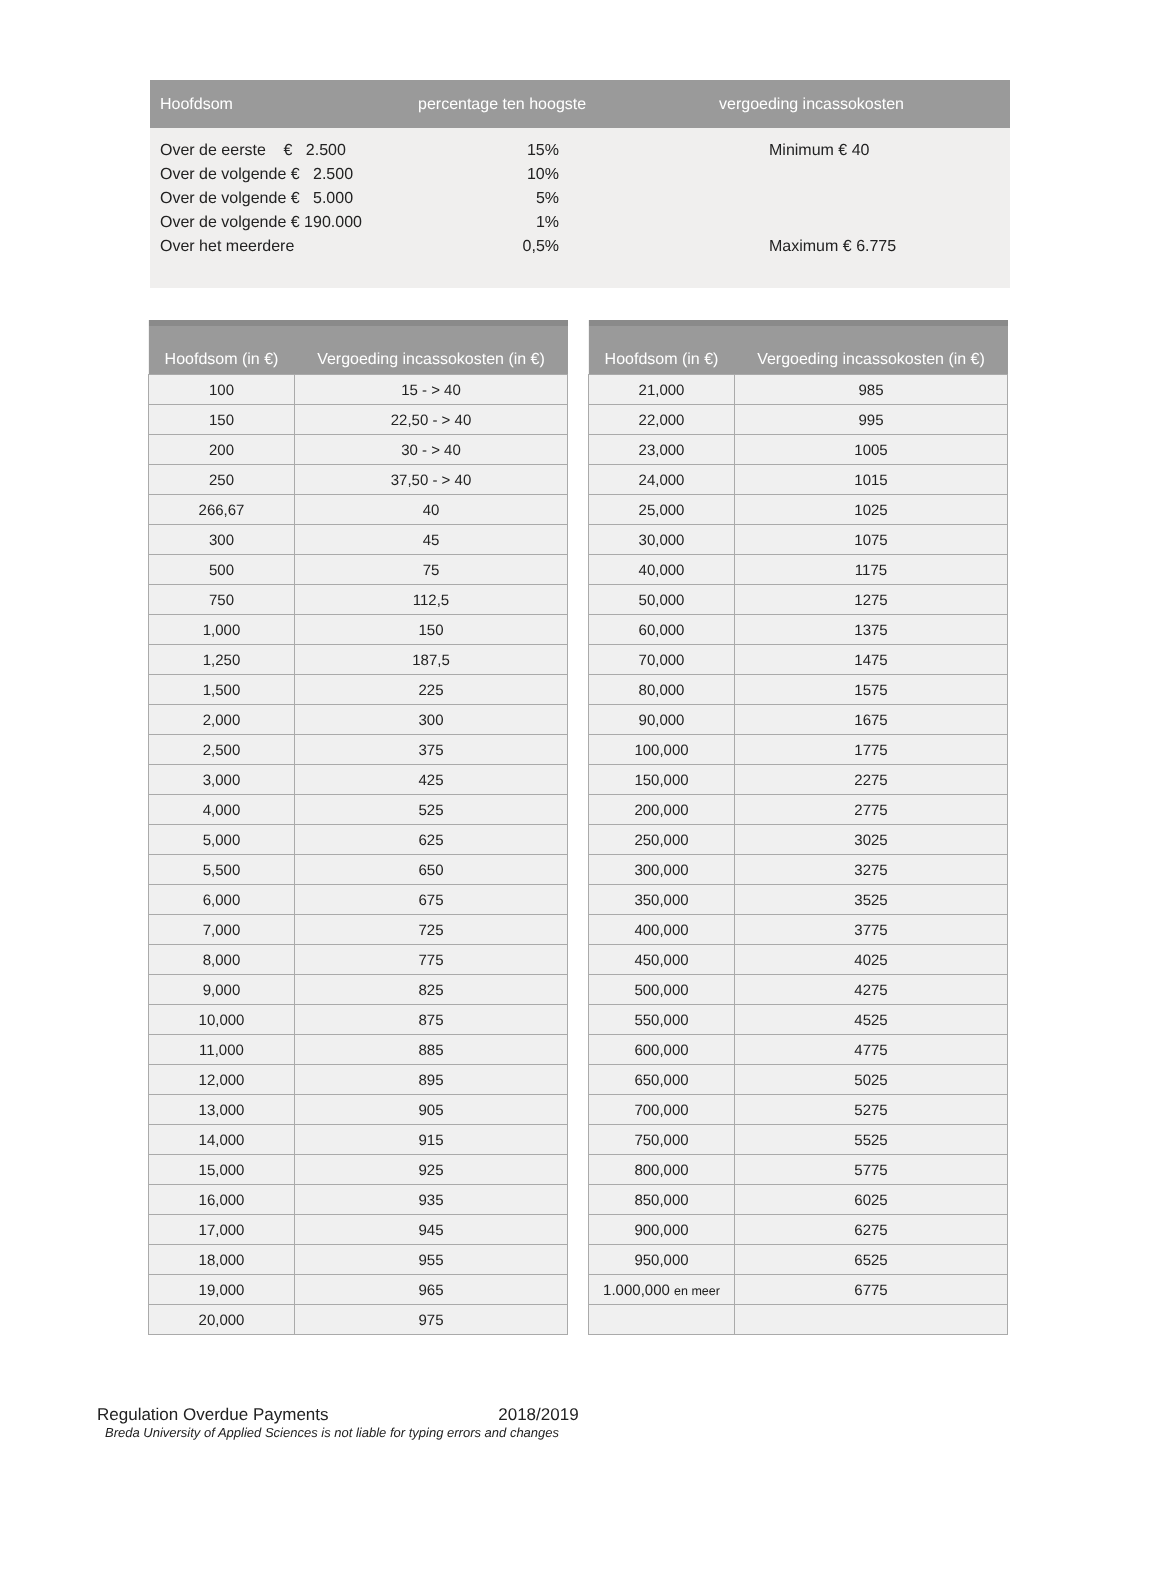| Hoofdsom | percentage ten hoogste | vergoeding incassokosten |
| --- | --- | --- |
| Over de eerste € 2.500 | 15% | Minimum € 40 |
| Over de volgende € 2.500 | 10% | |
| Over de volgende € 5.000 | 5% | |
| Over de volgende € 190.000 | 1% | |
| Over het meerdere | 0,5% | Maximum € 6.775 |
| Hoofdsom (in €) | Vergoeding incassokosten (in €) |
| --- | --- |
| 100 | 15 - > 40 |
| 150 | 22,50 - > 40 |
| 200 | 30 - > 40 |
| 250 | 37,50 - > 40 |
| 266,67 | 40 |
| 300 | 45 |
| 500 | 75 |
| 750 | 112,5 |
| 1,000 | 150 |
| 1,250 | 187,5 |
| 1,500 | 225 |
| 2,000 | 300 |
| 2,500 | 375 |
| 3,000 | 425 |
| 4,000 | 525 |
| 5,000 | 625 |
| 5,500 | 650 |
| 6,000 | 675 |
| 7,000 | 725 |
| 8,000 | 775 |
| 9,000 | 825 |
| 10,000 | 875 |
| 11,000 | 885 |
| 12,000 | 895 |
| 13,000 | 905 |
| 14,000 | 915 |
| 15,000 | 925 |
| 16,000 | 935 |
| 17,000 | 945 |
| 18,000 | 955 |
| 19,000 | 965 |
| 20,000 | 975 |
| Hoofdsom (in €) | Vergoeding incassokosten (in €) |
| --- | --- |
| 21,000 | 985 |
| 22,000 | 995 |
| 23,000 | 1005 |
| 24,000 | 1015 |
| 25,000 | 1025 |
| 30,000 | 1075 |
| 40,000 | 1175 |
| 50,000 | 1275 |
| 60,000 | 1375 |
| 70,000 | 1475 |
| 80,000 | 1575 |
| 90,000 | 1675 |
| 100,000 | 1775 |
| 150,000 | 2275 |
| 200,000 | 2775 |
| 250,000 | 3025 |
| 300,000 | 3275 |
| 350,000 | 3525 |
| 400,000 | 3775 |
| 450,000 | 4025 |
| 500,000 | 4275 |
| 550,000 | 4525 |
| 600,000 | 4775 |
| 650,000 | 5025 |
| 700,000 | 5275 |
| 750,000 | 5525 |
| 800,000 | 5775 |
| 850,000 | 6025 |
| 900,000 | 6275 |
| 950,000 | 6525 |
| 1.000,000 en meer | 6775 |
Regulation Overdue Payments 2018/2019
Breda University of Applied Sciences is not liable for typing errors and changes